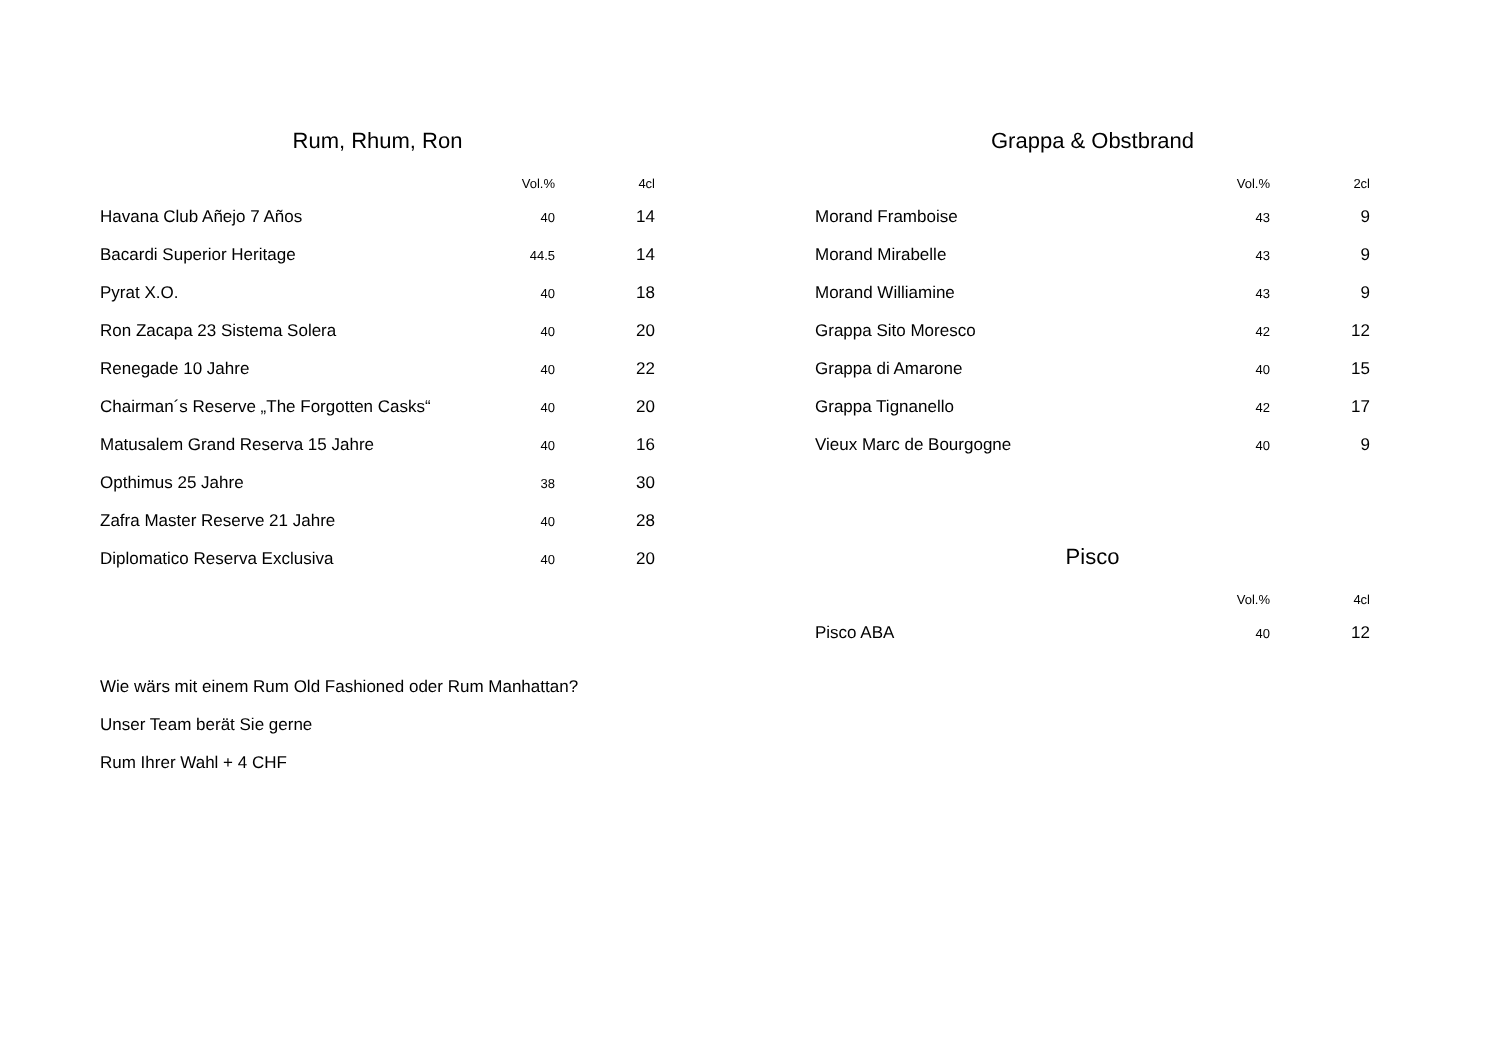Rum, Rhum, Ron
| | Vol.% | 4cl |
| --- | --- | --- |
| Havana Club Añejo 7 Años | 40 | 14 |
| Bacardi Superior Heritage | 44.5 | 14 |
| Pyrat X.O. | 40 | 18 |
| Ron Zacapa 23 Sistema Solera | 40 | 20 |
| Renegade 10 Jahre | 40 | 22 |
| Chairman´s Reserve „The Forgotten Casks“ | 40 | 20 |
| Matusalem Grand Reserva 15 Jahre | 40 | 16 |
| Opthimus 25 Jahre | 38 | 30 |
| Zafra Master Reserve 21 Jahre | 40 | 28 |
| Diplomatico Reserva Exclusiva | 40 | 20 |
Wie wärs mit einem Rum Old Fashioned oder Rum Manhattan?
Unser Team berät Sie gerne
Rum Ihrer Wahl + 4 CHF
Grappa & Obstbrand
| | Vol.% | 2cl |
| --- | --- | --- |
| Morand Framboise | 43 | 9 |
| Morand Mirabelle | 43 | 9 |
| Morand Williamine | 43 | 9 |
| Grappa Sito Moresco | 42 | 12 |
| Grappa di Amarone | 40 | 15 |
| Grappa Tignanello | 42 | 17 |
| Vieux Marc de Bourgogne | 40 | 9 |
Pisco
| | Vol.% | 4cl |
| --- | --- | --- |
| Pisco ABA | 40 | 12 |